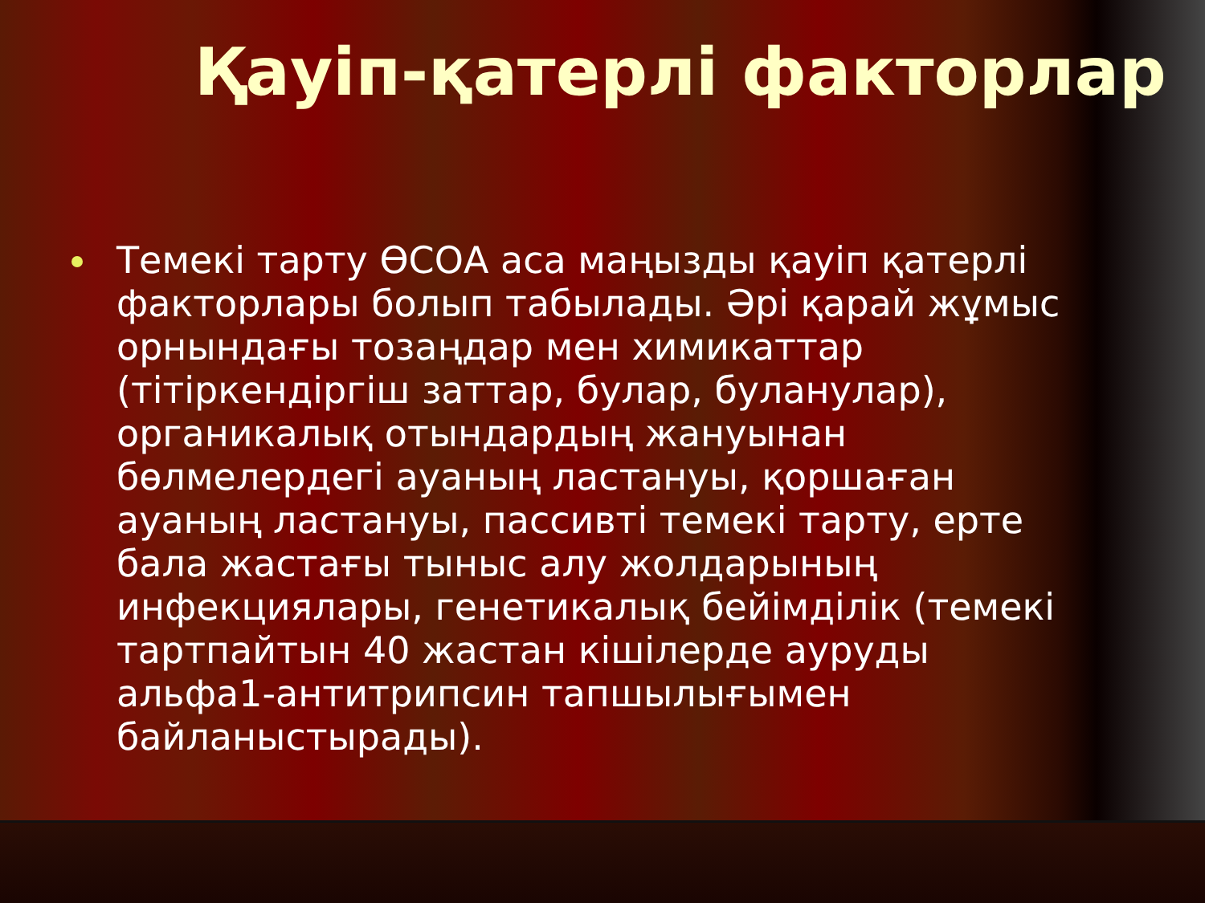Қауіп-қатерлі факторлар
Темекі тарту ӨСОА аса маңызды қауіп қатерлі факторлары болып табылады. Әрі қарай жұмыс орнындағы тозаңдар мен химикаттар (тітіркендіргіш заттар, булар, буланулар), органикалық отындардың жануынан бөлмелердегі ауаның ластануы, қоршаған ауаның ластануы, пассивті темекі тарту, ерте бала жастағы тыныс алу жолдарының инфекциялары, генетикалық бейімділік (темекі тартпайтын 40 жастан кішілерде ауруды альфа1-антитрипсин тапшылығымен байланыстырады).